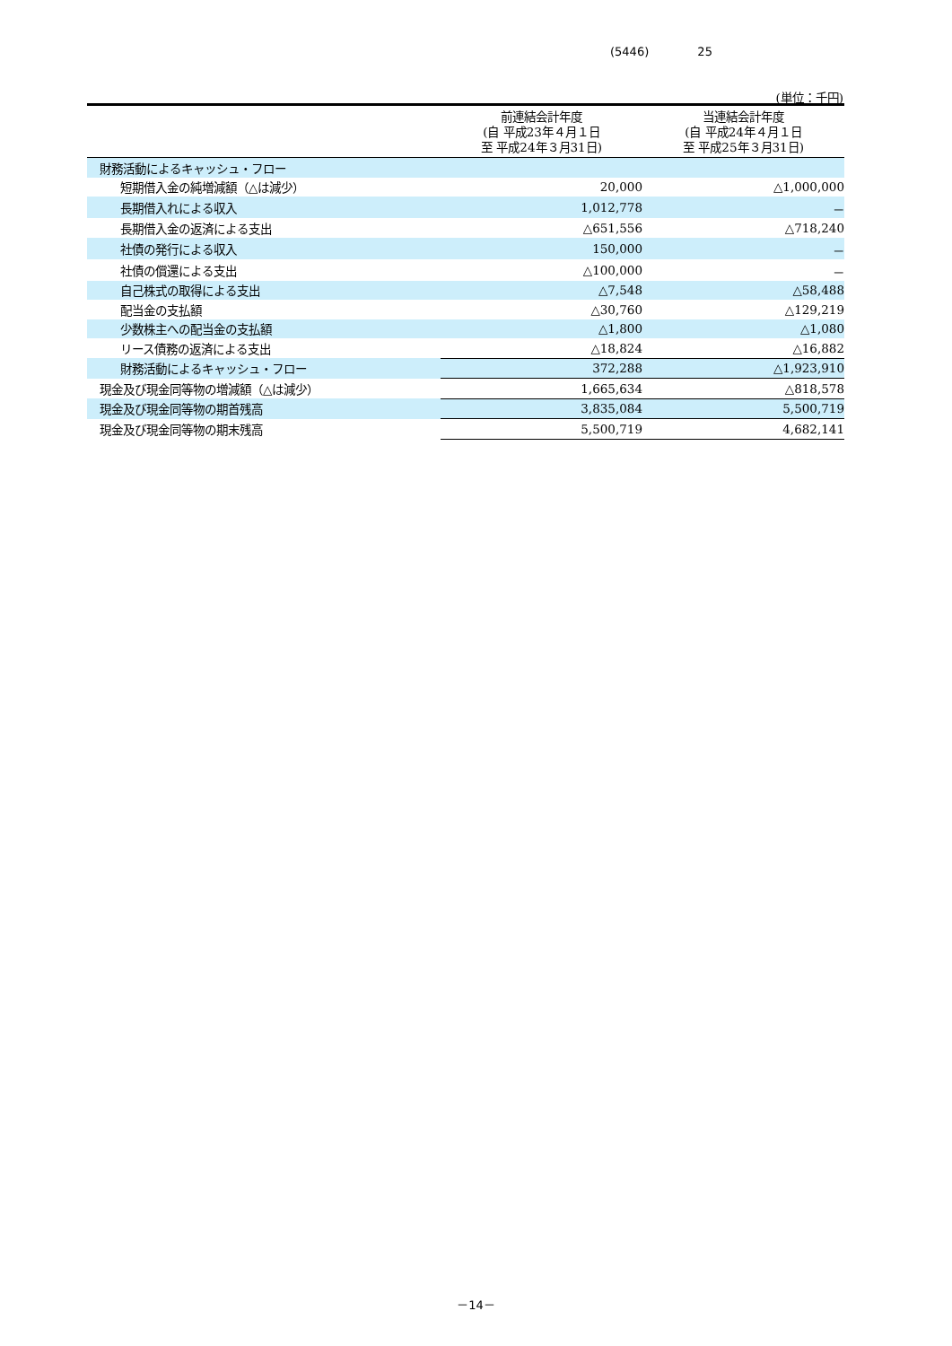(5446) 25
(単位：千円)
| | 前連結会計年度 (自 平成23年４月１日 至 平成24年３月31日) | 当連結会計年度 (自 平成24年４月１日 至 平成25年３月31日) |
| --- | --- | --- |
| 財務活動によるキャッシュ・フロー | | |
| 短期借入金の純増減額（△は減少） | 20,000 | △1,000,000 |
| 長期借入れによる収入 | 1,012,778 | － |
| 長期借入金の返済による支出 | △651,556 | △718,240 |
| 社債の発行による収入 | 150,000 | － |
| 社債の償還による支出 | △100,000 | － |
| 自己株式の取得による支出 | △7,548 | △58,488 |
| 配当金の支払額 | △30,760 | △129,219 |
| 少数株主への配当金の支払額 | △1,800 | △1,080 |
| リース債務の返済による支出 | △18,824 | △16,882 |
| 財務活動によるキャッシュ・フロー | 372,288 | △1,923,910 |
| 現金及び現金同等物の増減額（△は減少） | 1,665,634 | △818,578 |
| 現金及び現金同等物の期首残高 | 3,835,084 | 5,500,719 |
| 現金及び現金同等物の期末残高 | 5,500,719 | 4,682,141 |
－14－